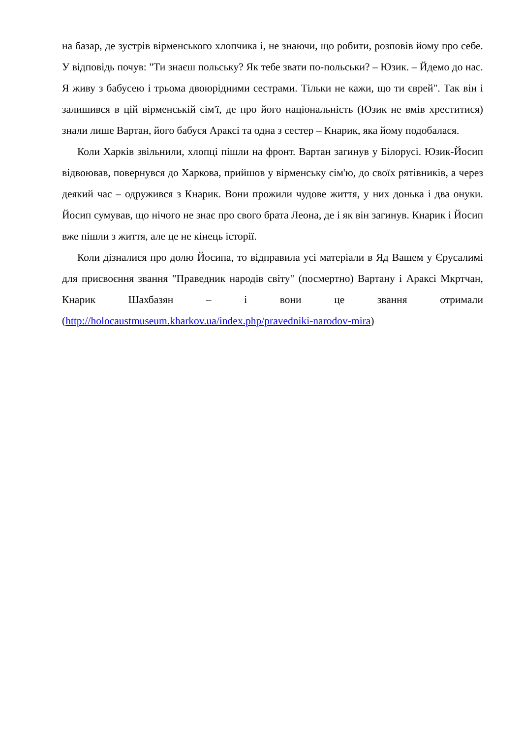на базар, де зустрів вірменського хлопчика і, не знаючи, що робити, розповів йому про себе. У відповідь почув: "Ти знаєш польську? Як тебе звати по-польськи? – Юзик. – Йдемо до нас. Я живу з бабусею і трьома двоюрідними сестрами. Тільки не кажи, що ти єврей". Так він і залишився в цій вірменській сім'ї, де про його національність (Юзик не вмів хреститися) знали лише Вартан, його бабуся Араксі та одна з сестер – Кнарик, яка йому подобалася.
Коли Харків звільнили, хлопці пішли на фронт. Вартан загинув у Білорусі. Юзик-Йосип відвоював, повернувся до Харкова, прийшов у вірменську сім'ю, до своїх рятівників, а через деякий час – одружився з Кнарик. Вони прожили чудове життя, у них донька і два онуки. Йосип сумував, що нічого не знає про свого брата Леона, де і як він загинув. Кнарик і Йосип вже пішли з життя, але це не кінець історії.
Коли дізналися про долю Йосипа, то відправила усі матеріали в Яд Вашем у Єрусалимі для присвоєння звання "Праведник народів світу" (посмертно) Вартану і Араксі Мкртчан, Кнарик Шахбазян – і вони це звання отримали (http://holocaustmuseum.kharkov.ua/index.php/pravedniki-narodov-mira)